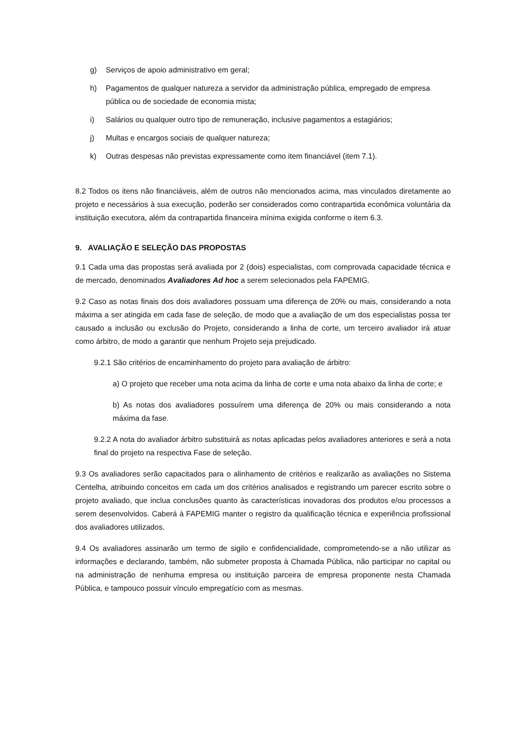g) Serviços de apoio administrativo em geral;
h) Pagamentos de qualquer natureza a servidor da administração pública, empregado de empresa pública ou de sociedade de economia mista;
i) Salários ou qualquer outro tipo de remuneração, inclusive pagamentos a estagiários;
j) Multas e encargos sociais de qualquer natureza;
k) Outras despesas não previstas expressamente como item financiável (item 7.1).
8.2 Todos os itens não financiáveis, além de outros não mencionados acima, mas vinculados diretamente ao projeto e necessários à sua execução, poderão ser considerados como contrapartida econômica voluntária da instituição executora, além da contrapartida financeira mínima exigida conforme o item 6.3.
9. AVALIAÇÃO E SELEÇÃO DAS PROPOSTAS
9.1 Cada uma das propostas será avaliada por 2 (dois) especialistas, com comprovada capacidade técnica e de mercado, denominados Avaliadores Ad hoc a serem selecionados pela FAPEMIG.
9.2 Caso as notas finais dos dois avaliadores possuam uma diferença de 20% ou mais, considerando a nota máxima a ser atingida em cada fase de seleção, de modo que a avaliação de um dos especialistas possa ter causado a inclusão ou exclusão do Projeto, considerando a linha de corte, um terceiro avaliador irá atuar como árbitro, de modo a garantir que nenhum Projeto seja prejudicado.
9.2.1 São critérios de encaminhamento do projeto para avaliação de árbitro:
a) O projeto que receber uma nota acima da linha de corte e uma nota abaixo da linha de corte; e
b) As notas dos avaliadores possuírem uma diferença de 20% ou mais considerando a nota máxima da fase.
9.2.2 A nota do avaliador árbitro substituirá as notas aplicadas pelos avaliadores anteriores e será a nota final do projeto na respectiva Fase de seleção.
9.3 Os avaliadores serão capacitados para o alinhamento de critérios e realizarão as avaliações no Sistema Centelha, atribuindo conceitos em cada um dos critérios analisados e registrando um parecer escrito sobre o projeto avaliado, que inclua conclusões quanto às características inovadoras dos produtos e/ou processos a serem desenvolvidos. Caberá à FAPEMIG manter o registro da qualificação técnica e experiência profissional dos avaliadores utilizados.
9.4 Os avaliadores assinarão um termo de sigilo e confidencialidade, comprometendo-se a não utilizar as informações e declarando, também, não submeter proposta à Chamada Pública, não participar no capital ou na administração de nenhuma empresa ou instituição parceira de empresa proponente nesta Chamada Pública, e tampouco possuir vínculo empregatício com as mesmas.